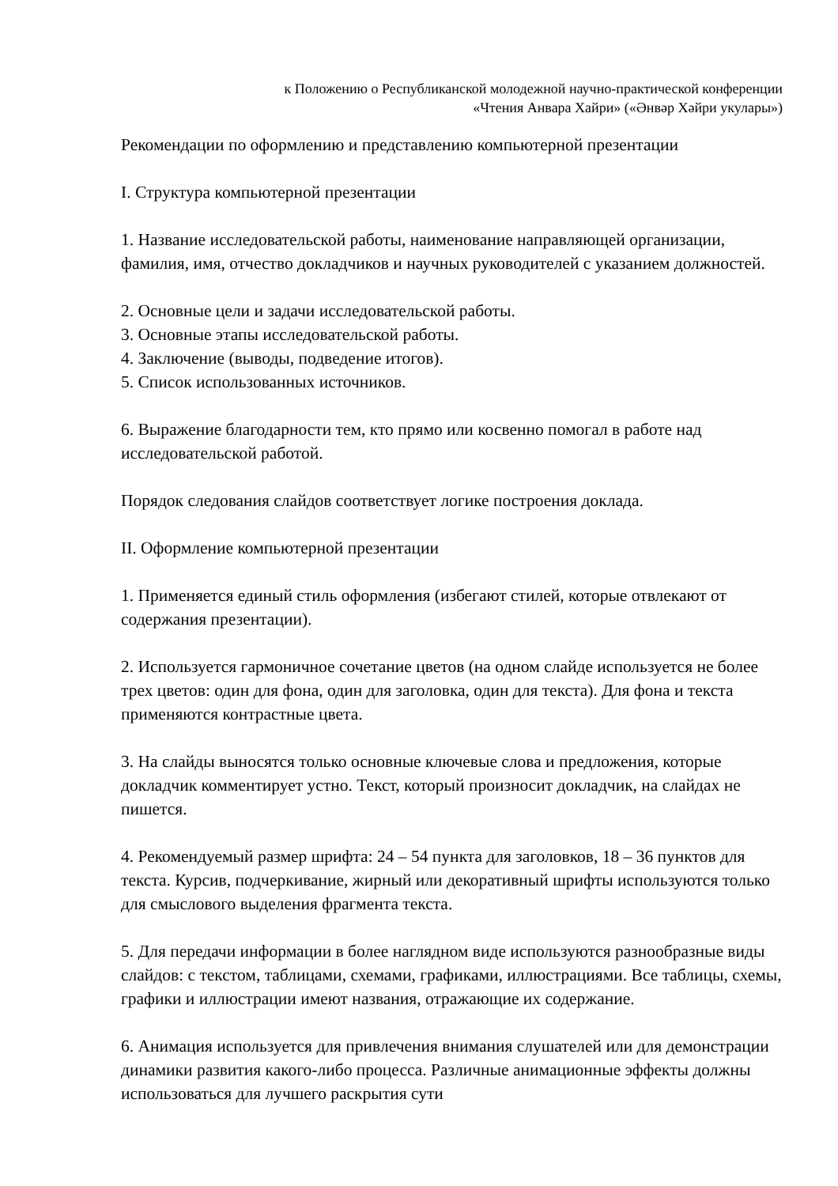к Положению о Республиканской молодежной научно-практической конференции
«Чтения Анвара Хайри» («Әнвәр Хәйри укулары»)
Рекомендации по оформлению и представлению компьютерной презентации
I. Структура компьютерной презентации
1. Название исследовательской работы, наименование направляющей организации, фамилия, имя, отчество докладчиков и научных руководителей с указанием должностей.
2. Основные цели и задачи исследовательской работы.
3. Основные этапы исследовательской работы.
4. Заключение (выводы, подведение итогов).
5. Список использованных источников.
6. Выражение благодарности тем, кто прямо или косвенно помогал в работе над исследовательской работой.
Порядок следования слайдов соответствует логике построения доклада.
II. Оформление компьютерной презентации
1. Применяется единый стиль оформления (избегают стилей, которые отвлекают от содержания презентации).
2. Используется гармоничное сочетание цветов (на одном слайде используется не более трех цветов: один для фона, один для заголовка, один для текста). Для фона и текста применяются контрастные цвета.
3. На слайды выносятся только основные ключевые слова и предложения, которые докладчик комментирует устно. Текст, который произносит докладчик, на слайдах не пишется.
4. Рекомендуемый размер шрифта: 24 – 54 пункта для заголовков, 18 – 36 пунктов для текста. Курсив, подчеркивание, жирный или декоративный шрифты используются только для смыслового выделения фрагмента текста.
5. Для передачи информации в более наглядном виде используются разнообразные виды слайдов: с текстом, таблицами, схемами, графиками, иллюстрациями. Все таблицы, схемы, графики и иллюстрации имеют названия, отражающие их содержание.
6. Анимация используется для привлечения внимания слушателей или для демонстрации динамики развития какого-либо процесса. Различные анимационные эффекты должны использоваться для лучшего раскрытия сути